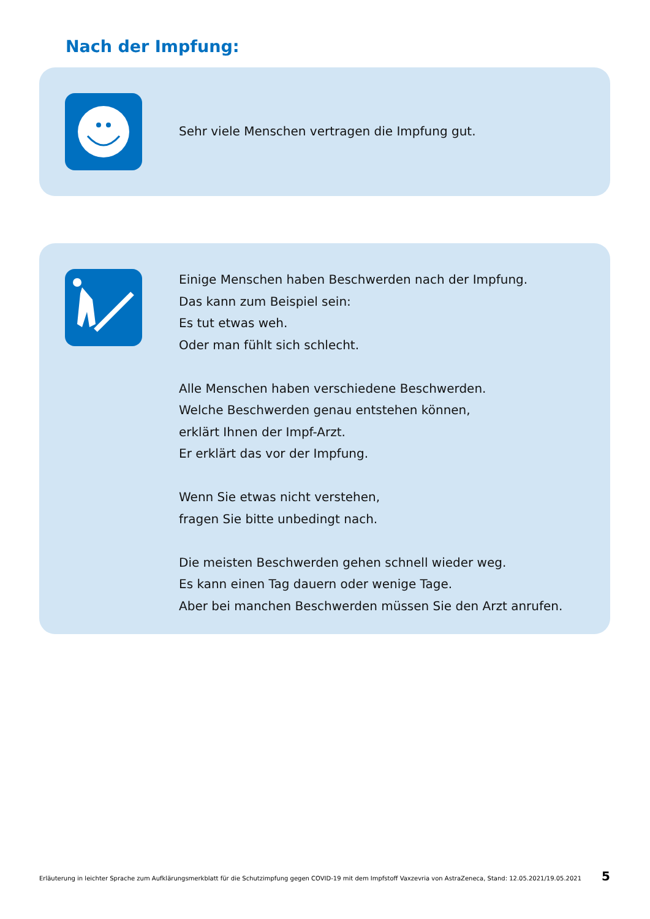Nach der Impfung:
Sehr viele Menschen vertragen die Impfung gut.
Einige Menschen haben Beschwerden nach der Impfung.
Das kann zum Beispiel sein:
Es tut etwas weh.
Oder man fühlt sich schlecht.
Alle Menschen haben verschiedene Beschwerden.
Welche Beschwerden genau entstehen können,
erklärt Ihnen der Impf-Arzt.
Er erklärt das vor der Impfung.
Wenn Sie etwas nicht verstehen,
fragen Sie bitte unbedingt nach.
Die meisten Beschwerden gehen schnell wieder weg.
Es kann einen Tag dauern oder wenige Tage.
Aber bei manchen Beschwerden müssen Sie den Arzt anrufen.
Erläuterung in leichter Sprache zum Aufklärungsmerkblatt für die Schutzimpfung gegen COVID-19 mit dem Impfstoff Vaxzevria von AstraZeneca, Stand: 12.05.2021/19.05.2021 5